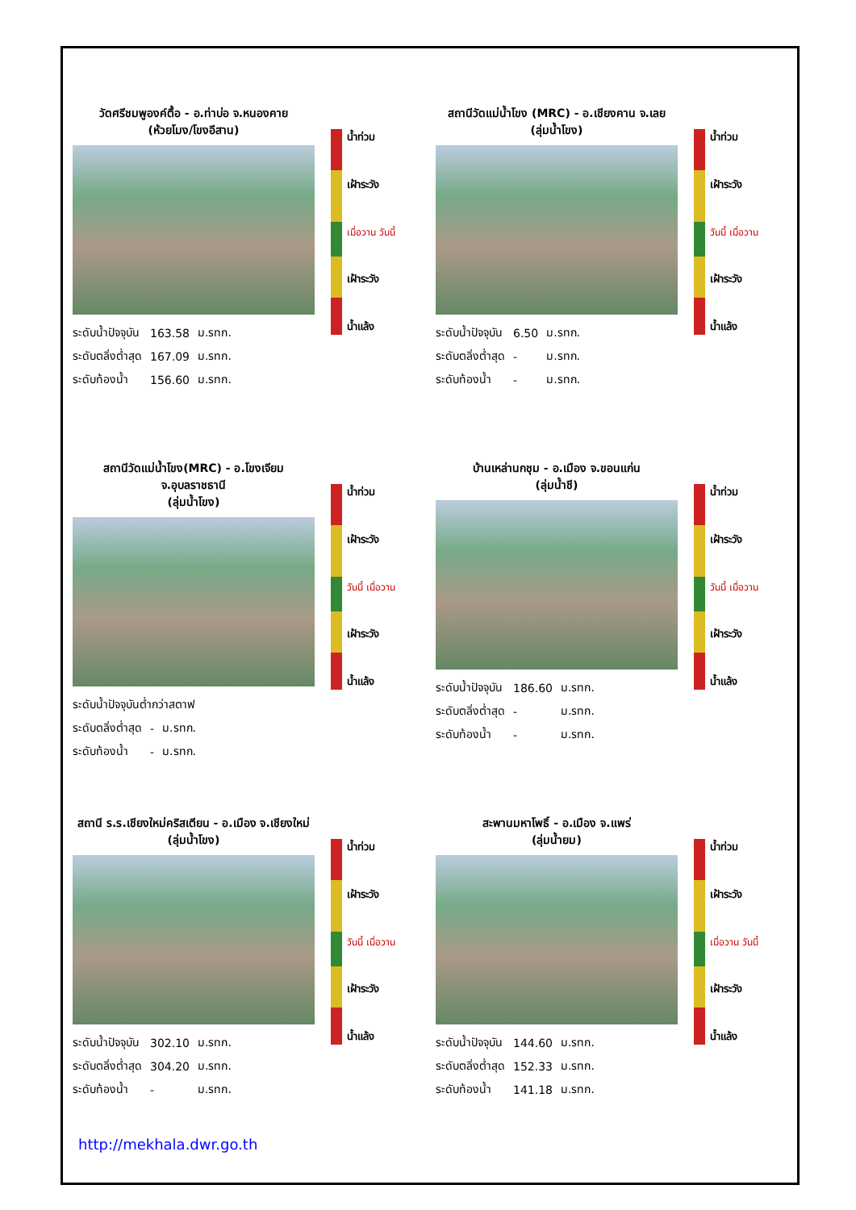วัดศรีชมพูองค์ตื้อ - อ.ท่าบ่อ จ.หนองคาย
(ห้วยโมง/โขงอีสาน)
| ระดับน้ำปัจจุบัน | 163.58 | ม.รทก. |
| ระดับตลิ่งต่ำสุด | 167.09 | ม.รทก. |
| ระดับท้องน้ำ | 156.60 | ม.รทก. |
น้ำท่วม
เฝ้าระวัง
เมื่อวาน วันนี้
เฝ้าระวัง
น้ำแล้ง
สถานีวัดแม่น้ำโขง (MRC) - อ.เชียงคาน จ.เลย
(ลุ่มน้ำโขง)
| ระดับน้ำปัจจุบัน | 6.50 | ม.รทก. |
| ระดับตลิ่งต่ำสุด | - | ม.รทก. |
| ระดับท้องน้ำ | - | ม.รทก. |
น้ำท่วม
เฝ้าระวัง
วันนี้ เมื่อวาน
เฝ้าระวัง
น้ำแล้ง
สถานีวัดแม่น้ำโขง(MRC) - อ.โขงเจียม จ.อุบลราชธานี
(ลุ่มน้ำโขง)
| ระดับน้ำปัจจุบันต่ำกว่าสตาฟ | | |
| ระดับตลิ่งต่ำสุด | - | ม.รทก. |
| ระดับท้องน้ำ | - | ม.รทก. |
น้ำท่วม
เฝ้าระวัง
วันนี้ เมื่อวาน
เฝ้าระวัง
น้ำแล้ง
บ้านเหล่านกชุม - อ.เมือง จ.ขอนแก่น
(ลุ่มน้ำชี)
| ระดับน้ำปัจจุบัน | 186.60 | ม.รทก. |
| ระดับตลิ่งต่ำสุด | - | ม.รทก. |
| ระดับท้องน้ำ | - | ม.รทก. |
น้ำท่วม
เฝ้าระวัง
วันนี้ เมื่อวาน
เฝ้าระวัง
น้ำแล้ง
สถานี ร.ร.เชียงใหม่คริสเตียน - อ.เมือง จ.เชียงใหม่
(ลุ่มน้ำโขง)
| ระดับน้ำปัจจุบัน | 302.10 | ม.รทก. |
| ระดับตลิ่งต่ำสุด | 304.20 | ม.รทก. |
| ระดับท้องน้ำ | - | ม.รทก. |
น้ำท่วม
เฝ้าระวัง
วันนี้ เมื่อวาน
เฝ้าระวัง
น้ำแล้ง
สะพานมหาโพธิ์ - อ.เมือง จ.แพร่
(ลุ่มน้ำยม)
| ระดับน้ำปัจจุบัน | 144.60 | ม.รทก. |
| ระดับตลิ่งต่ำสุด | 152.33 | ม.รทก. |
| ระดับท้องน้ำ | 141.18 | ม.รทก. |
น้ำท่วม
เฝ้าระวัง
เมื่อวาน วันนี้
เฝ้าระวัง
น้ำแล้ง
http://mekhala.dwr.go.th